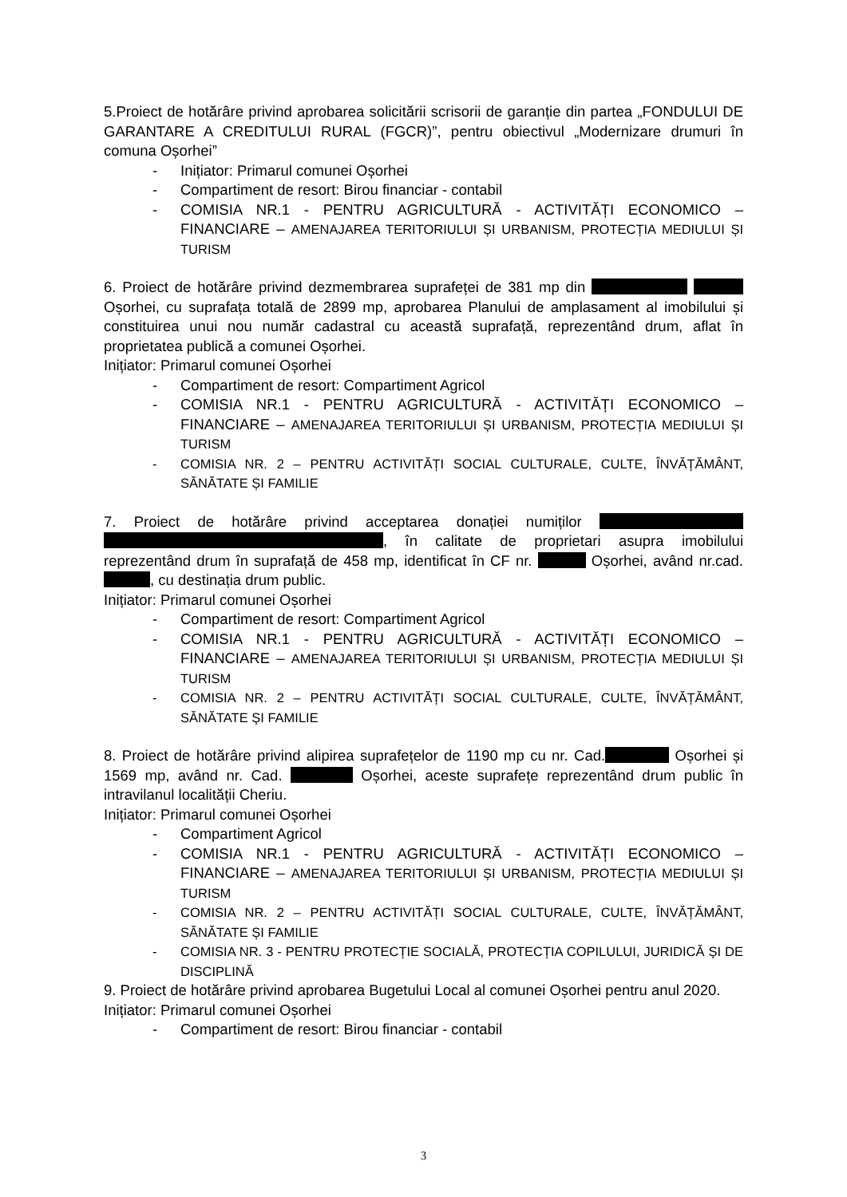5.Proiect de hotărâre privind aprobarea solicitării scrisorii de garanție din partea „FONDULUI DE GARANTARE A CREDITULUI RURAL (FGCR)”, pentru obiectivul „Modernizare drumuri în comuna Oșorhei”
- Inițiator: Primarul comunei Oșorhei
- Compartiment de resort: Birou financiar - contabil
- COMISIA NR.1 - PENTRU AGRICULTURĂ - ACTIVITĂȚI ECONOMICO – FINANCIARE – AMENAJAREA TERITORIULUI ȘI URBANISM, PROTECȚIA MEDIULUI ȘI TURISM
6. Proiect de hotărâre privind dezmembrarea suprafeței de 381 mp din Oșorhei, cu suprafața totală de 2899 mp, aprobarea Planului de amplasament al imobilului și constituirea unui nou număr cadastral cu această suprafață, reprezentând drum, aflat în proprietatea publică a comunei Oșorhei.
Inițiator: Primarul comunei Oșorhei
- Compartiment de resort: Compartiment Agricol
- COMISIA NR.1 - PENTRU AGRICULTURĂ - ACTIVITĂȚI ECONOMICO – FINANCIARE – AMENAJAREA TERITORIULUI ȘI URBANISM, PROTECȚIA MEDIULUI ȘI TURISM
- COMISIA NR. 2 – PENTRU ACTIVITĂȚI SOCIAL CULTURALE, CULTE, ÎNVĂȚĂMÂNT, SĂNĂTATE ȘI FAMILIE
7. Proiect de hotărâre privind acceptarea donației numiților , în calitate de proprietari asupra imobilului reprezentând drum în suprafață de 458 mp, identificat în CF nr. Oșorhei, având nr.cad. , cu destinația drum public.
Inițiator: Primarul comunei Oșorhei
- Compartiment de resort: Compartiment Agricol
- COMISIA NR.1 - PENTRU AGRICULTURĂ - ACTIVITĂȚI ECONOMICO – FINANCIARE – AMENAJAREA TERITORIULUI ȘI URBANISM, PROTECȚIA MEDIULUI ȘI TURISM
- COMISIA NR. 2 – PENTRU ACTIVITĂȚI SOCIAL CULTURALE, CULTE, ÎNVĂȚĂMÂNT, SĂNĂTATE ȘI FAMILIE
8. Proiect de hotărâre privind alipirea suprafețelor de 1190 mp cu nr. Cad. Oșorhei și 1569 mp, având nr. Cad. Oșorhei, aceste suprafețe reprezentând drum public în intravilanul localității Cheriu.
Inițiator: Primarul comunei Oșorhei
- Compartiment Agricol
- COMISIA NR.1 - PENTRU AGRICULTURĂ - ACTIVITĂȚI ECONOMICO – FINANCIARE – AMENAJAREA TERITORIULUI ȘI URBANISM, PROTECȚIA MEDIULUI ȘI TURISM
- COMISIA NR. 2 – PENTRU ACTIVITĂȚI SOCIAL CULTURALE, CULTE, ÎNVĂȚĂMÂNT, SĂNĂTATE ȘI FAMILIE
- COMISIA NR. 3 - PENTRU PROTECȚIE SOCIALĂ, PROTECȚIA COPILULUI, JURIDICĂ ȘI DE DISCIPLINĂ
9. Proiect de hotărâre privind aprobarea Bugetului Local al comunei Oșorhei pentru anul 2020.
Inițiator: Primarul comunei Oșorhei
- Compartiment de resort: Birou financiar - contabil
3